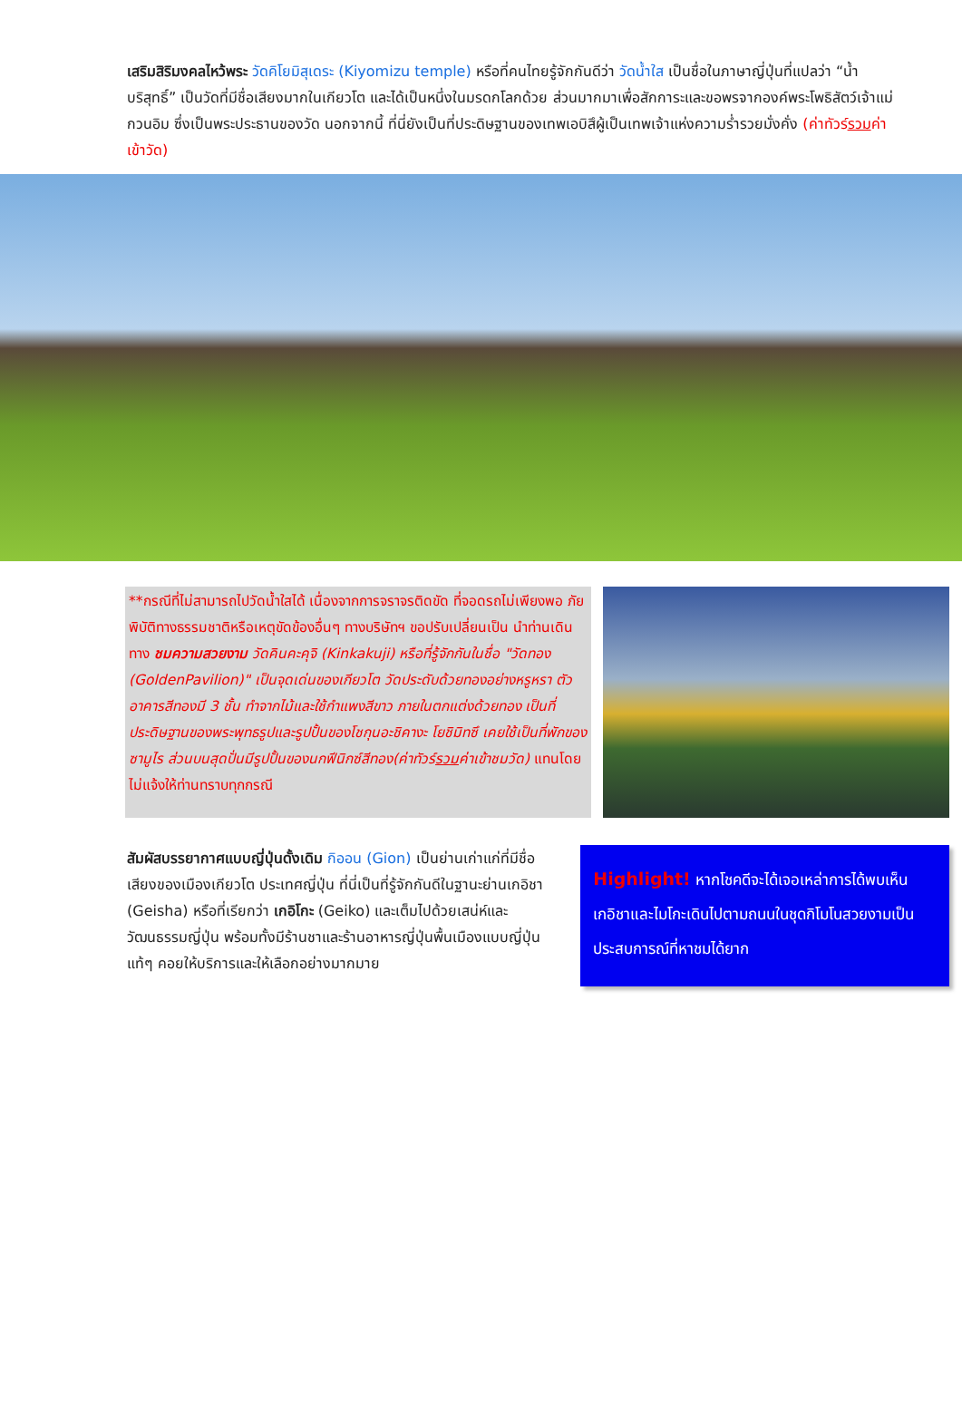เสริมสิริมงคลไหว้พระ วัดคิโยมิสุเดระ (Kiyomizu temple) หรือที่คนไทยรู้จักกันดีว่า วัดน้ำใส เป็นชื่อในภาษาญี่ปุ่นที่แปลว่า “น้ำบริสุทธิ์” เป็นวัดที่มีชื่อเสียงมากในเกียวโต และได้เป็นหนึ่งในมรดกโลกด้วย ส่วนมากมาเพื่อสักการะและขอพรจากองค์พระโพธิสัตว์เจ้าแม่กวนอิม ซึ่งเป็นพระประธานของวัด นอกจากนี้ ที่นี่ยังเป็นที่ประดิษฐานของเทพเอบิสึผู้เป็นเทพเจ้าแห่งความร่ำรวยมั่งคั่ง (ค่าทัวร์รวมค่าเข้าวัด)
**กรณีที่ไม่สามารถไปวัดน้ำใสได้ เนื่องจากการจราจรติดขัด ที่จอดรถไม่เพียงพอ ภัยพิบัติทางธรรมชาติหรือเหตุขัดข้องอื่นๆ ทางบริษัทฯ ขอปรับเปลี่ยนเป็น นำท่านเดินทาง ชมความสวยงาม วัดคินคะคุจิ (Kinkakuji) หรือที่รู้จักกันในชื่อ "วัดทอง (GoldenPavilion)" เป็นจุดเด่นของเกียวโต วัดประดับด้วยทองอย่างหรูหรา ตัวอาคารสีทองมี 3 ชั้น ทำจากไม้และใช้กำแพงสีขาว ภายในตกแต่งด้วยทอง เป็นที่ประดิษฐานของพระพุทธรูปและรูปปั้นของโชกุนอะชิคางะ โยชิมิทซึ เคยใช้เป็นที่พักของซามูไร ส่วนบนสุดปั่นมีรูปปั้นของนกฟีนิกซ์สีทอง(ค่าทัวร์รวมค่าเข้าชมวัด) แทนโดยไม่แจ้งให้ท่านทราบทุกกรณี
สัมผัสบรรยากาศแบบญี่ปุ่นดั้งเดิม กิออน (Gion) เป็นย่านเก่าแก่ที่มีชื่อเสียงของเมืองเกียวโต ประเทศญี่ปุ่น ที่นี่เป็นที่รู้จักกันดีในฐานะย่านเกอิชา (Geisha) หรือที่เรียกว่า เกอิโกะ (Geiko) และเต็มไปด้วยเสน่ห์และวัฒนธรรมญี่ปุ่น พร้อมทั้งมีร้านชาและร้านอาหารญี่ปุ่นพื้นเมืองแบบญี่ปุ่นแท้ๆ คอยให้บริการและให้เลือกอย่างมากมาย
Highlight! หากโชคดีจะได้เจอเหล่าการได้พบเห็นเกอิชาและไมโกะเดินไปตามถนนในชุดกิโมโนสวยงามเป็นประสบการณ์ที่หาชมได้ยาก